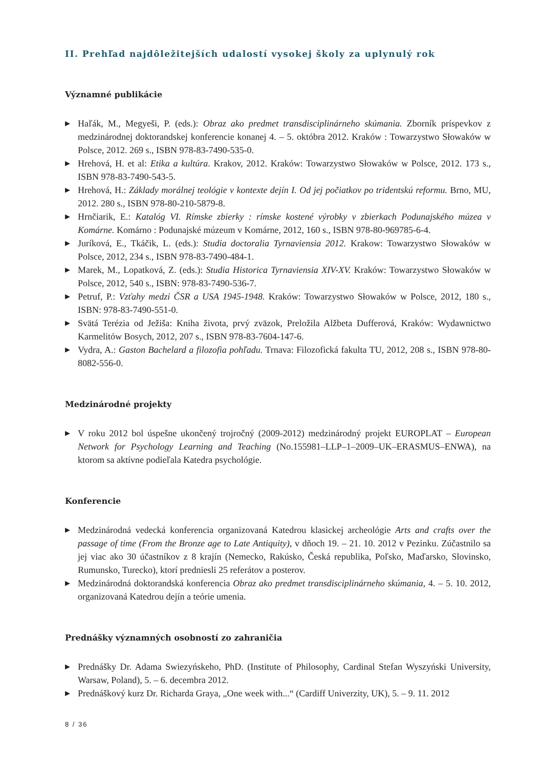II. Prehľad najdôležitejších udalostí vysokej školy za uplynulý rok
Významné publikácie
▶ Haľák, M., Megyeši, P. (eds.): Obraz ako predmet transdisciplinárneho skúmania. Zborník príspevkov z medzinárodnej doktorandskej konferencie konanej 4. – 5. októbra 2012. Kraków : Towarzystwo Słowaków w Polsce, 2012. 269 s., ISBN 978-83-7490-535-0.
▶ Hrehová, H. et al: Etika a kultúra. Krakov, 2012. Kraków: Towarzystwo Słowaków w Polsce, 2012. 173 s., ISBN 978-83-7490-543-5.
▶ Hrehová, H.: Základy morálnej teológie v kontexte dejín I. Od jej počiatkov po tridentskú reformu. Brno, MU, 2012. 280 s., ISBN 978-80-210-5879-8.
▶ Hrnčiarik, E.: Katalóg VI. Rímske zbierky : rímske kostené výrobky v zbierkach Podunajského múzea v Komárne. Komárno : Podunajské múzeum v Komárne, 2012, 160 s., ISBN 978-80-969785-6-4.
▶ Juríková, E., Tkáčik, L. (eds.): Studia doctoralia Tyrnaviensia 2012. Krakow: Towarzystwo Słowaków w Polsce, 2012, 234 s., ISBN 978-83-7490-484-1.
▶ Marek, M., Lopatková, Z. (eds.): Studia Historica Tyrnaviensia XIV-XV. Kraków: Towarzystwo Słowaków w Polsce, 2012, 540 s., ISBN: 978-83-7490-536-7.
▶ Petruf, P.: Vzťahy medzi ČSR a USA 1945-1948. Kraków: Towarzystwo Słowaków w Polsce, 2012, 180 s., ISBN: 978-83-7490-551-0.
▶ Svätá Terézia od Ježiša: Kniha života, prvý zväzok, Preložila Alžbeta Dufferová, Kraków: Wydawnictwo Karmelitów Bosych, 2012, 207 s., ISBN 978-83-7604-147-6.
▶ Vydra, A.: Gaston Bachelard a filozofia pohľadu. Trnava: Filozofická fakulta TU, 2012, 208 s., ISBN 978-80-8082-556-0.
Medzinárodné projekty
▶ V roku 2012 bol úspešne ukončený trojročný (2009-2012) medzinárodný projekt EUROPLAT – European Network for Psychology Learning and Teaching (No.155981–LLP–1–2009–UK–ERASMUS–ENWA), na ktorom sa aktívne podieľala Katedra psychológie.
Konferencie
▶ Medzinárodná vedecká konferencia organizovaná Katedrou klasickej archeológie Arts and crafts over the passage of time (From the Bronze age to Late Antiquity), v dňoch 19. – 21. 10. 2012 v Pezinku. Zúčastnilo sa jej viac ako 30 účastníkov z 8 krajín (Nemecko, Rakúsko, Česká republika, Poľsko, Maďarsko, Slovinsko, Rumunsko, Turecko), ktorí predniesli 25 referátov a posterov.
▶ Medzinárodná doktorandská konferencia Obraz ako predmet transdisciplinárneho skúmania, 4. – 5. 10. 2012, organizovaná Katedrou dejín a teórie umenia.
Prednášky významných osobností zo zahraničia
▶ Prednášky Dr. Adama Swiezyńskeho, PhD. (Institute of Philosophy, Cardinal Stefan Wyszyński University, Warsaw, Poland), 5. – 6. decembra 2012.
▶ Prednáškový kurz Dr. Richarda Graya, „One week with...“ (Cardiff Univerzity, UK), 5. – 9. 11. 2012
8 / 36